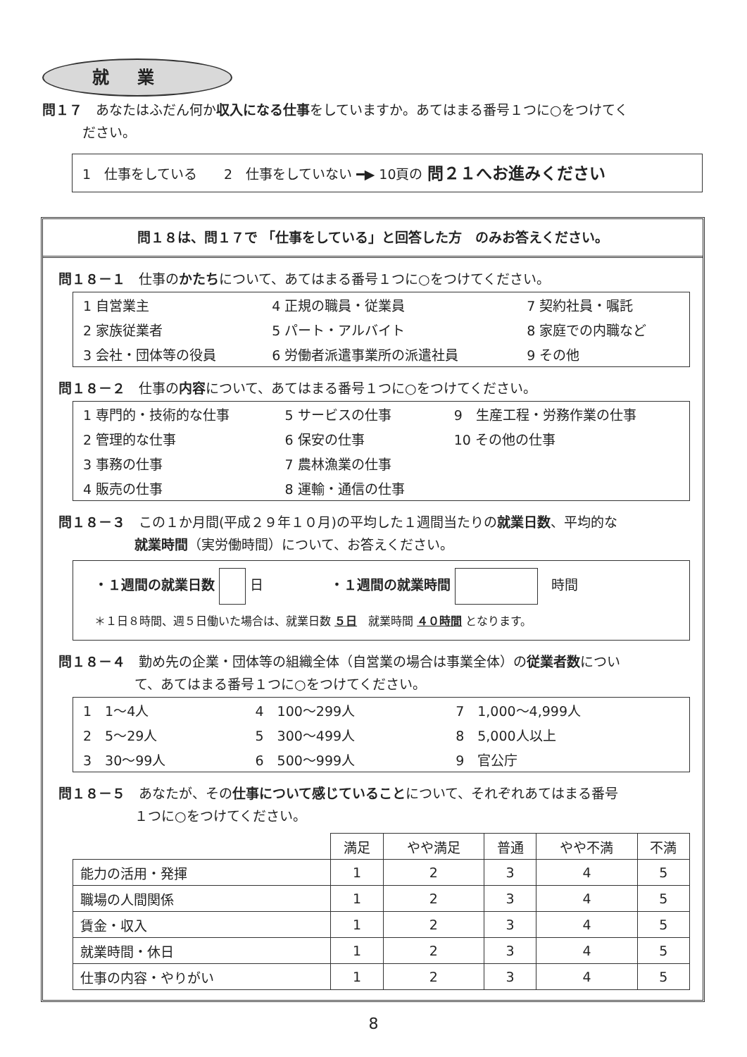就業
問１７　あなたはふだん何か収入になる仕事をしていますか。あてはまる番号１つに○をつけてく
　　　ださい。
1　仕事をしている　　2　仕事をしていない ━▶ 10頁の 問２１へお進みください
問１８は、問１７で 「仕事をしている」と回答した方　のみお答えください。
問１８－１　仕事のかたちについて、あてはまる番号１つに○をつけてください。
| 1 自営業主 | 4 正規の職員・従業員 | 7 契約社員・嘱託 |
| 2 家族従業者 | 5 パート・アルバイト | 8 家庭での内職など |
| 3 会社・団体等の役員 | 6 労働者派遣事業所の派遣社員 | 9 その他 |
問１８－２　仕事の内容について、あてはまる番号１つに○をつけてください。
| 1 専門的・技術的な仕事 | 5 サービスの仕事 | 9 生産工程・労務作業の仕事 |
| 2 管理的な仕事 | 6 保安の仕事 | 10 その他の仕事 |
| 3 事務の仕事 | 7 農林漁業の仕事 | |
| 4 販売の仕事 | 8 運輸・通信の仕事 | |
問１８－３　この１か月間(平成２９年１０月)の平均した１週間当たりの就業日数、平均的な
就業時間（実労働時間）について、お答えください。
・１週間の就業日数 日　　　　　・１週間の就業時間 　時間
＊１日８時間、週５日働いた場合は、就業日数 ５日　就業時間 ４０時間 となります。
問１８－４　勤め先の企業・団体等の組織全体（自営業の場合は事業全体）の従業者数につい
て、あてはまる番号１つに○をつけてください。
| 1 1～4人 | 4 100～299人 | 7 1,000～4,999人 |
| 2 5～29人 | 5 300～499人 | 8 5,000人以上 |
| 3 30～99人 | 6 500～999人 | 9 官公庁 |
問１８－５　あなたが、その仕事について感じていることについて、それぞれあてはまる番号
１つに○をつけてください。
| | 満足 | やや満足 | 普通 | やや不満 | 不満 |
| --- | --- | --- | --- | --- | --- |
| 能力の活用・発揮 | 1 | 2 | 3 | 4 | 5 |
| 職場の人間関係 | 1 | 2 | 3 | 4 | 5 |
| 賃金・収入 | 1 | 2 | 3 | 4 | 5 |
| 就業時間・休日 | 1 | 2 | 3 | 4 | 5 |
| 仕事の内容・やりがい | 1 | 2 | 3 | 4 | 5 |
8